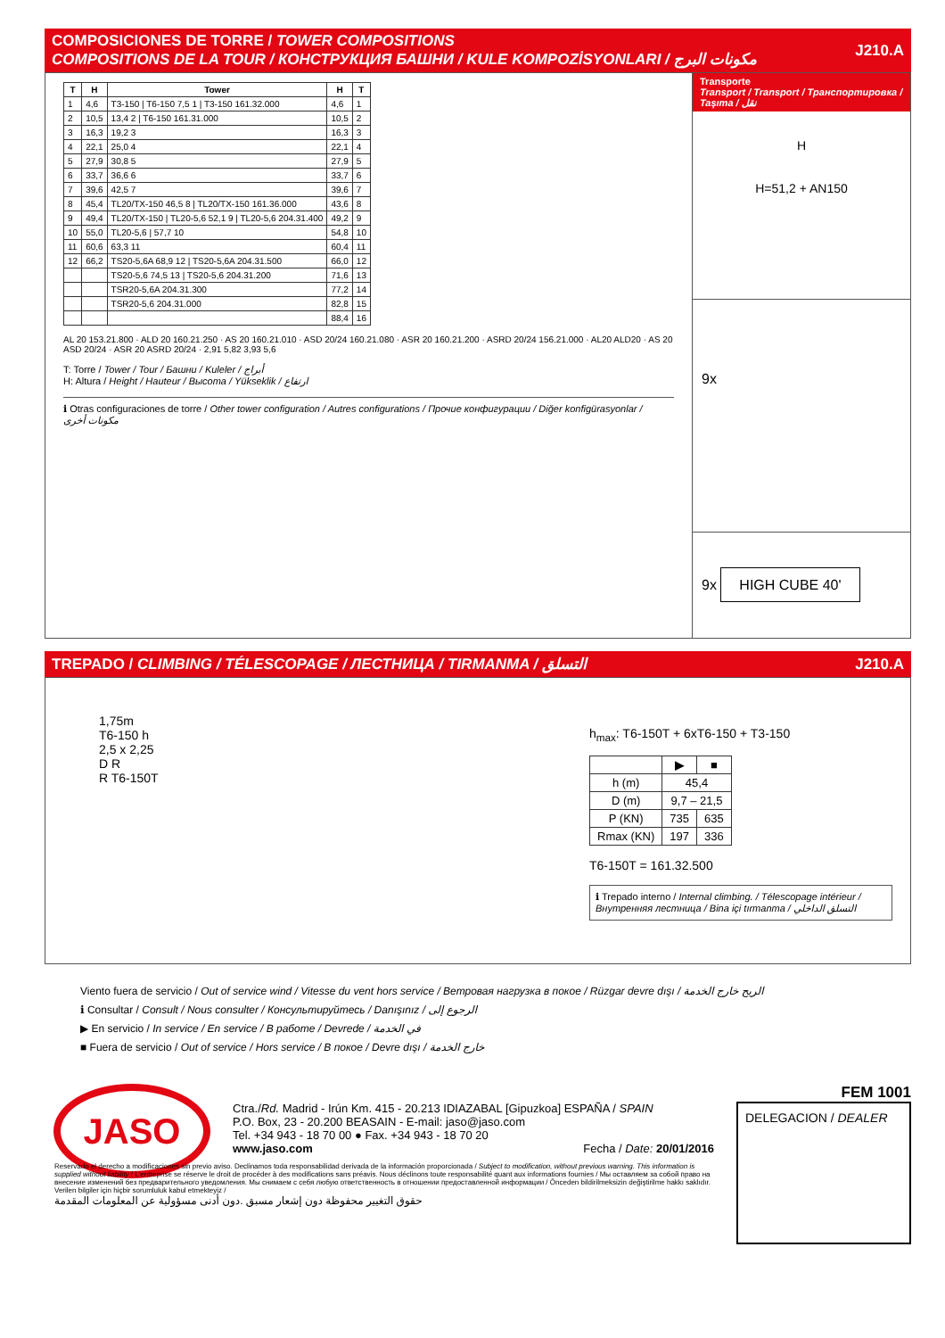COMPOSICIONES DE TORRE / TOWER COMPOSITIONS
COMPOSITIONS DE LA TOUR / КОНСТРУКЦИЯ БАШНИ / KULE KOMPOZİSYONLARI / مكونات البرج
J210.A
| T | H | Tower | H | T |
| --- | --- | --- | --- | --- |
| 1 | 4,6 | T3-150 / T6-150 7,5 1 / T3-150 161.32.000 | 4,6 | 1 |
| 2 | 10,5 | 13,4 2 / T6-150 161.31.000 | 10,5 | 2 |
| 3 | 16,3 | 19,2 3 | 16,3 | 3 |
| 4 | 22,1 | 25,0 4 | 22,1 | 4 |
| 5 | 27,9 | 30,8 5 | 27,9 | 5 |
| 6 | 33,7 | 36,6 6 | 33,7 | 6 |
| 7 | 39,6 | 42,5 7 | 39,6 | 7 |
| 8 | 45,4 | TL20/TX-150 46,5 8 / TL20/TX-150 161.36.000 | 43,6 | 8 |
| 9 | 49,4 | TL20/TX-150 / TL20-5,6 52,1 9 / TL20-5,6 204.31.400 | 49,2 | 9 |
| 10 | 55,0 | TL20-5,6 / 57,7 10 | 54,8 | 10 |
| 11 | 60,6 | 63,3 11 | 60,4 | 11 |
| 12 | 66,2 | TS20-5,6A 68,9 12 / TS20-5,6A 204.31.500 | 66,0 | 12 |
| | | TS20-5,6 74,5 13 / TS20-5,6 204.31.200 | 71,6 | 13 |
| | | TSR20-5,6A 204.31.300 | 77,2 | 14 |
| | | TSR20-5,6 204.31.000 | 82,8 | 15 |
| | | | 88,4 | 16 |
AL 20 153.21.800 · ALD 20 160.21.250 · AS 20 160.21.010 · ASD 20/24 160.21.080 · ASR 20 160.21.200 · ASRD 20/24 156.21.000 · AL20 ALD20 · AS 20 ASD 20/24 · ASR 20 ASRD 20/24 · 2,91 5,82 3,93 5,6
T: Torre / Tower / Tour / Башни / Kuleler / أبراج
H: Altura / Height / Hauteur / Высота / Yükseklik / ارتفاع
ℹ Otras configuraciones de torre / Other tower configuration / Autres configurations / Прочие конфигурации / Diğer konfigürasyonlar / مكونات أخرى
Transporte
Transport / Transport / Транспортировка / Taşıma / نقل
H
H=51,2 + AN150
9x
9x HIGH CUBE 40'
TREPADO / CLIMBING / TÉLESCOPAGE / ЛЕСТНИЦА / TIRMANMA / التسلق J210.A
1,75m
T6-150 h
2,5 x 2,25
D R
R T6-150T
h<sub>max</sub>: T6-150T + 6xT6-150 + T3-150
| | ▶ | ■ |
| --- | --- | --- |
| h (m) | 45,4 | |
| D (m) | 9,7 – 21,5 | |
| P (KN) | 735 | 635 |
| Rmax (KN) | 197 | 336 |
T6-150T = 161.32.500
ℹ Trepado interno / Internal climbing. / Télescopage intérieur / Внутренняя лестница / Bina içi tırmanma / التسلق الداخلي
Viento fuera de servicio / Out of service wind / Vitesse du vent hors service / Ветровая нагрузка в покое / Rüzgar devre dışı / الريح خارج الخدمة
ℹ Consultar / Consult / Nous consulter / Консультируйтесь / Danışınız / الرجوع إلى
▶ En servicio / In service / En service / В работе / Devrede / في الخدمة
■ Fuera de servicio / Out of service / Hors service / В покое / Devre dışı / خارج الخدمة
JASO
Ctra./Rd. Madrid - Irún Km. 415 - 20.213 IDIAZABAL [Gipuzkoa] ESPAÑA / SPAIN
P.O. Box, 23 - 20.200 BEASAIN - E-mail: jaso@jaso.com
Tel. +34 943 - 18 70 00 ● Fax. +34 943 - 18 70 20
www.jaso.com Fecha / Date: 20/01/2016
Reservado el derecho a modificaciones sin previo aviso. Declinamos toda responsabilidad derivada de la información proporcionada / Subject to modification, without previous warning. This information is supplied without liability / L'entreprise se réserve le droit de procéder à des modifications sans préavis. Nous déclinons toute responsabilité quant aux informations fournies / Мы оставляем за собой право на внесение изменений без предварительного уведомления. Мы снимаем с себя любую ответственность в отношении предоставленной информации / Önceden bildirilmeksizin değiştirilme hakkı saklıdır. Verilen bilgiler için hiçbir sorumluluk kabul etmekteyiz /
حقوق التغيير محفوظة دون إشعار مسبق .دون أدنى مسؤولية عن المعلومات المقدمة
FEM 1001
DELEGACION / DEALER